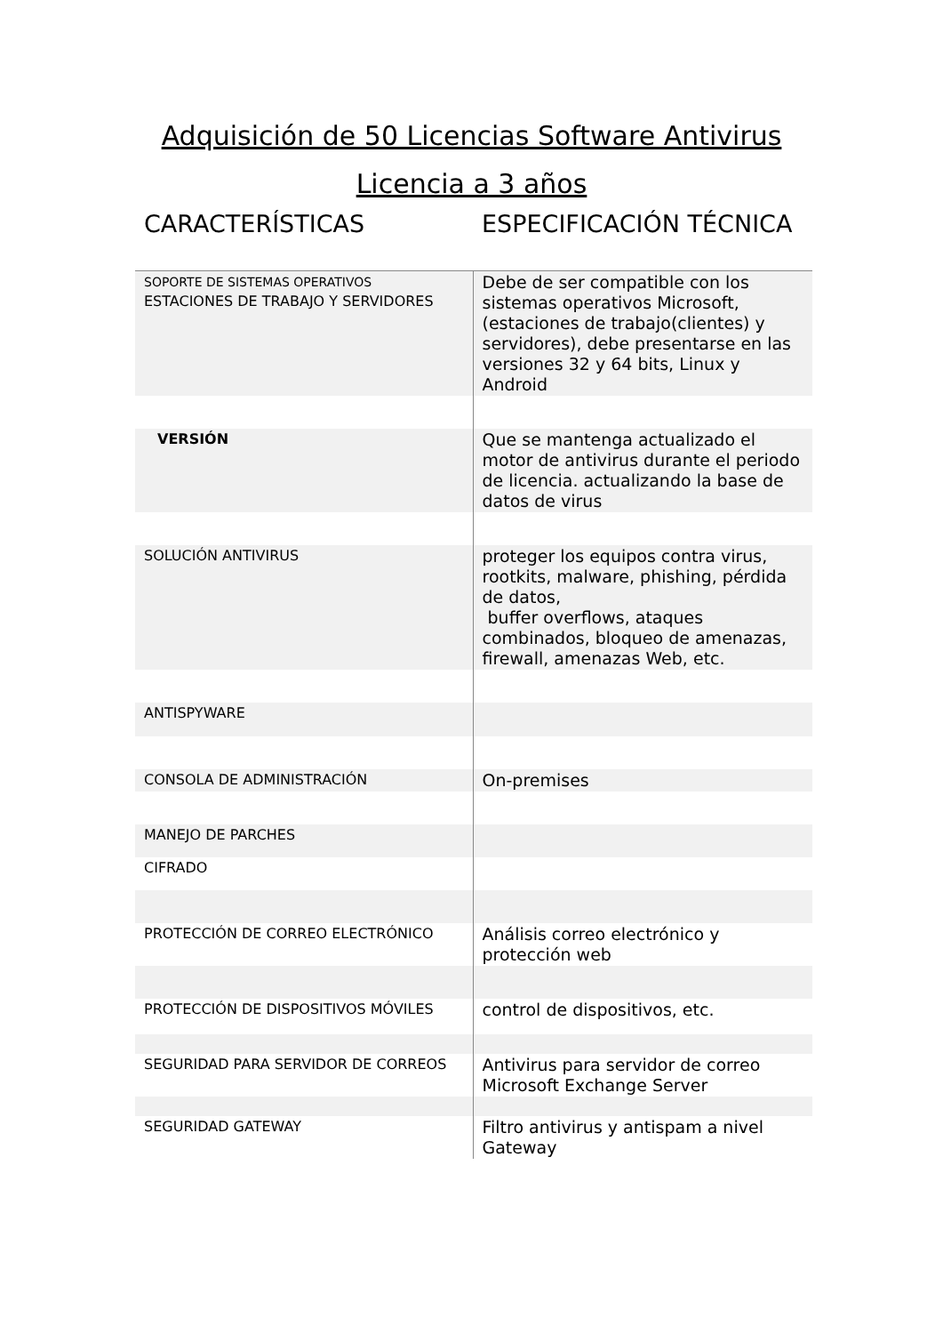Adquisición de 50 Licencias Software Antivirus
Licencia a 3 años
| CARACTERÍSTICAS | ESPECIFICACIÓN TÉCNICA |
| --- | --- |
| SOPORTE DE SISTEMAS OPERATIVOS ESTACIONES DE TRABAJO Y SERVIDORES | Debe de ser compatible con los sistemas operativos Microsoft, (estaciones de trabajo(clientes) y servidores), debe presentarse en las versiones 32 y 64 bits, Linux y Android |
| VERSIÓN | Que se mantenga actualizado el motor de antivirus durante el periodo de licencia. actualizando la base de datos de virus |
| SOLUCIÓN ANTIVIRUS | proteger los equipos contra virus, rootkits, malware, phishing, pérdida de datos, buffer overflows, ataques combinados, bloqueo de amenazas, firewall, amenazas Web, etc. |
| ANTISPYWARE | |
| CONSOLA DE ADMINISTRACIÓN | On-premises |
| MANEJO DE PARCHES | |
| CIFRADO | |
| PROTECCIÓN DE CORREO ELECTRÓNICO | Análisis correo electrónico y protección web |
| PROTECCIÓN DE DISPOSITIVOS MÓVILES | control de dispositivos, etc. |
| SEGURIDAD PARA SERVIDOR DE CORREOS | Antivirus para servidor de correo Microsoft Exchange Server |
| SEGURIDAD GATEWAY | Filtro antivirus y antispam a nivel Gateway |